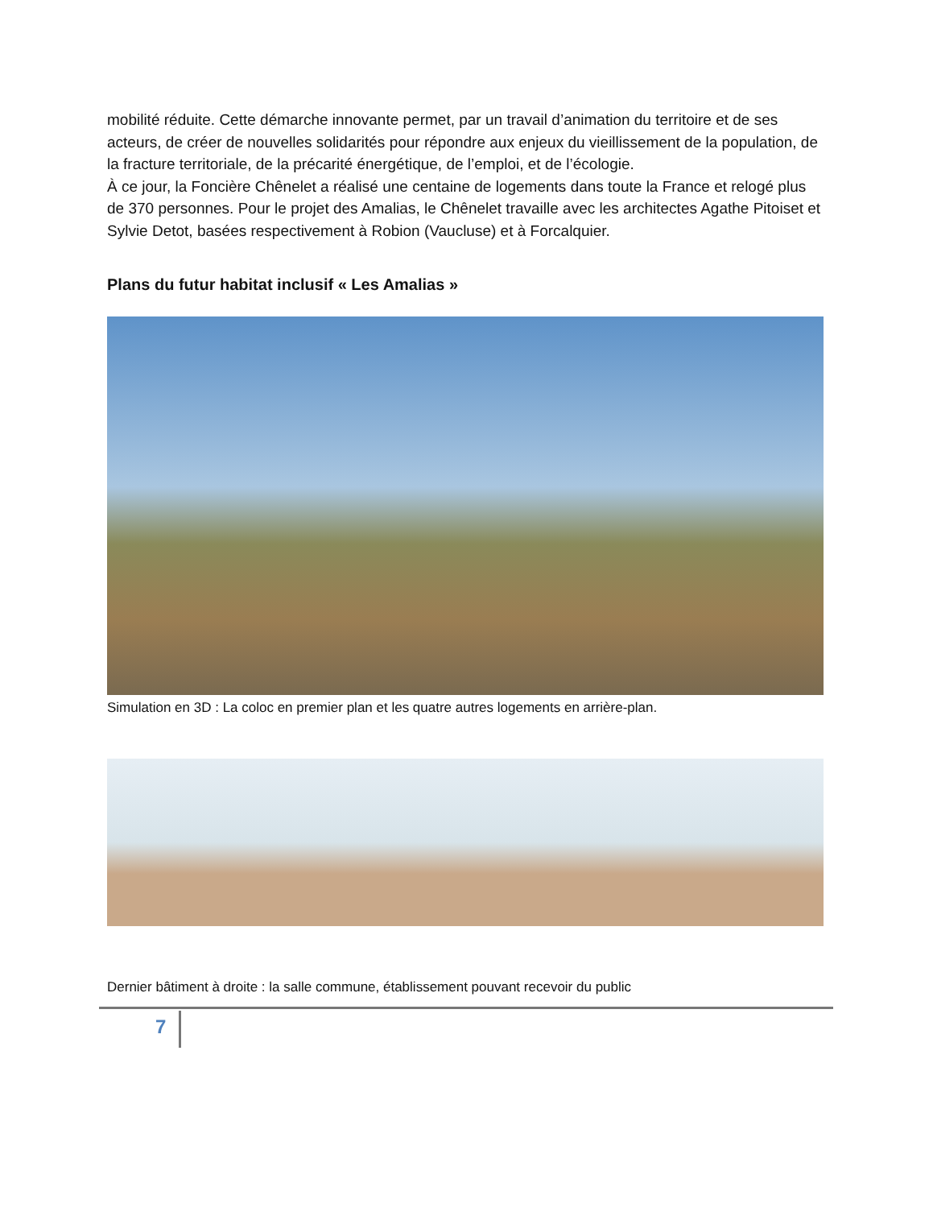mobilité réduite. Cette démarche innovante permet, par un travail d’animation du territoire et de ses acteurs, de créer de nouvelles solidarités pour répondre aux enjeux du vieillissement de la population, de la fracture territoriale, de la précarité énergétique, de l’emploi, et de l’écologie.
À ce jour, la Foncière Chênelet a réalisé une centaine de logements dans toute la France et relogé plus de 370 personnes. Pour le projet des Amalias, le Chênelet travaille avec les architectes Agathe Pitoiset et Sylvie Detot, basées respectivement à Robion (Vaucluse) et à Forcalquier.
Plans du futur habitat inclusif « Les Amalias »
Simulation en 3D : La coloc en premier plan et les quatre autres logements en arrière-plan.
Dernier bâtiment à droite : la salle commune, établissement pouvant recevoir du public
7